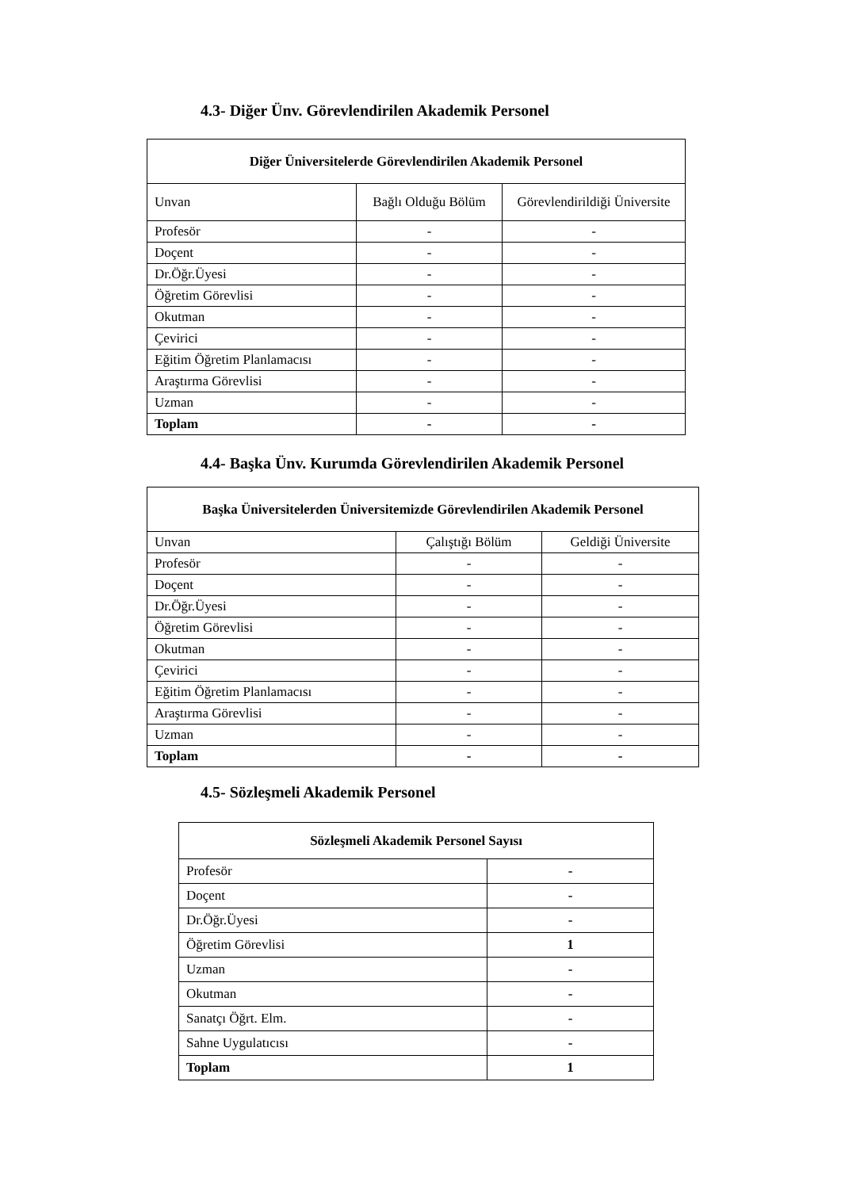4.3- Diğer Ünv. Görevlendirilen Akademik Personel
| Diğer Üniversitelerde Görevlendirilen Akademik Personel | | |
| --- | --- | --- |
| Unvan | Bağlı Olduğu Bölüm | Görevlendirildiği Üniversite |
| Profesör | - | - |
| Doçent | - | - |
| Dr.Öğr.Üyesi | - | - |
| Öğretim Görevlisi | - | - |
| Okutman | - | - |
| Çevirici | - | - |
| Eğitim Öğretim Planlamacısı | - | - |
| Araştırma Görevlisi | - | - |
| Uzman | - | - |
| Toplam | - | - |
4.4- Başka Ünv. Kurumda Görevlendirilen Akademik Personel
| Başka Üniversitelerden Üniversitemizde Görevlendirilen Akademik Personel | | |
| --- | --- | --- |
| Unvan | Çalıştığı Bölüm | Geldiği Üniversite |
| Profesör | - | - |
| Doçent | - | - |
| Dr.Öğr.Üyesi | - | - |
| Öğretim Görevlisi | - | - |
| Okutman | - | - |
| Çevirici | - | - |
| Eğitim Öğretim Planlamacısı | - | - |
| Araştırma Görevlisi | - | - |
| Uzman | - | - |
| Toplam | - | - |
4.5- Sözleşmeli Akademik Personel
| Sözleşmeli Akademik Personel Sayısı | |
| --- | --- |
| Profesör | - |
| Doçent | - |
| Dr.Öğr.Üyesi | - |
| Öğretim Görevlisi | 1 |
| Uzman | - |
| Okutman | - |
| Sanatçı Öğrt. Elm. | - |
| Sahne Uygulatıcısı | - |
| Toplam | 1 |